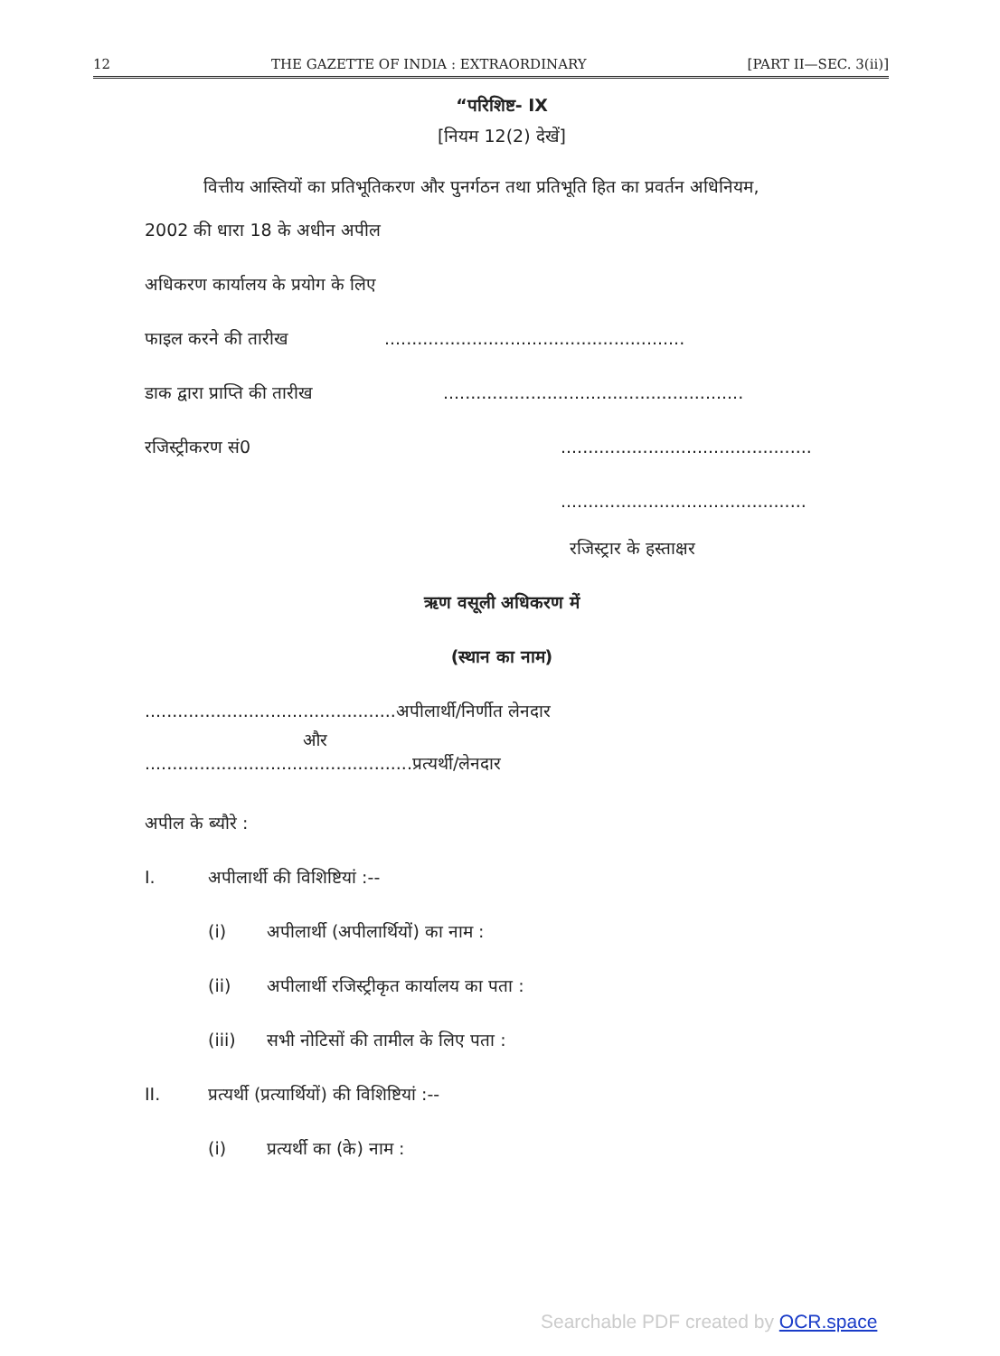12 THE GAZETTE OF INDIA : EXTRAORDINARY [PART II—SEC. 3(ii)]
“परिशिष्ट- IX
[नियम 12(2) देखें]
वित्तीय आस्तियों का प्रतिभूतिकरण और पुनर्गठन तथा प्रतिभूति हित का प्रवर्तन अधिनियम,
2002 की धारा 18 के अधीन अपील
अधिकरण कार्यालय के प्रयोग के लिए
फाइल करने की तारीख.......................................................
डाक द्वारा प्राप्ति की तारीख.......................................................
रजिस्ट्रीकरण सं0..............................................
.............................................
रजिस्ट्रार के हस्ताक्षर
ऋण वसूली अधिकरण में
(स्थान का नाम)
..............................................अपीलार्थी/निर्णीत लेनदार
और
.................................................प्रत्यर्थी/लेनदार
अपील के ब्यौरे :
I. अपीलार्थी की विशिष्टियां :--
(i) अपीलार्थी (अपीलार्थियों) का नाम :
(ii) अपीलार्थी रजिस्ट्रीकृत कार्यालय का पता :
(iii) सभी नोटिसों की तामील के लिए पता :
II. प्रत्यर्थी (प्रत्यार्थियों) की विशिष्टियां :--
(i) प्रत्यर्थी का (के) नाम :
Searchable PDF created by OCR.space